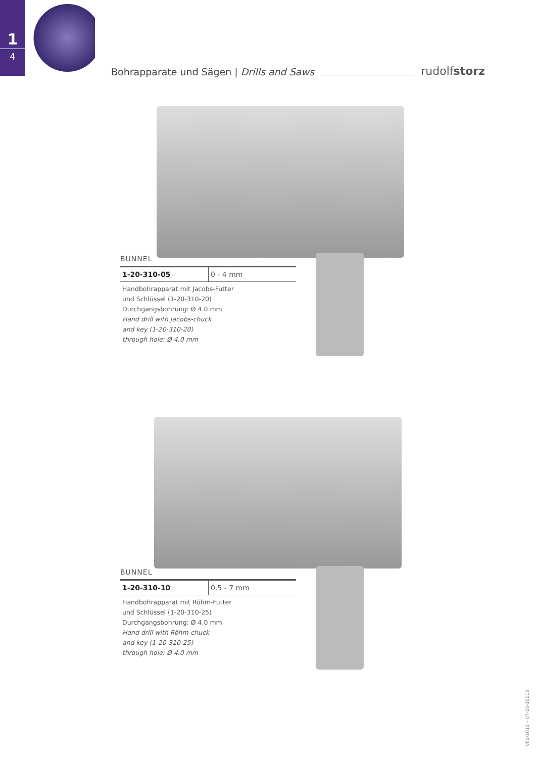1
4
Bohrapparate und Sägen | Drills and Saws rudolfstorz
BUNNEL
| 1-20-310-05 | 0 - 4 mm |
Handbohrapparat mit Jacobs-Futter
und Schlüssel (1-20-310-20)
Durchgangsbohrung: Ø 4.0 mm
Hand drill with Jacobs-chuck
and key (1-20-310-20)
through hole: Ø 4.0 mm
BUNNEL
| 1-20-310-10 | 0.5 - 7 mm |
Handbohrapparat mit Röhm-Futter
und Schlüssel (1-20-310-25)
Durchgangsbohrung: Ø 4.0 mm
Hand drill with Röhm-chuck
and key (1-20-310-25)
through hole: Ø 4.0 mm
V01/2011 – 07-10-10010